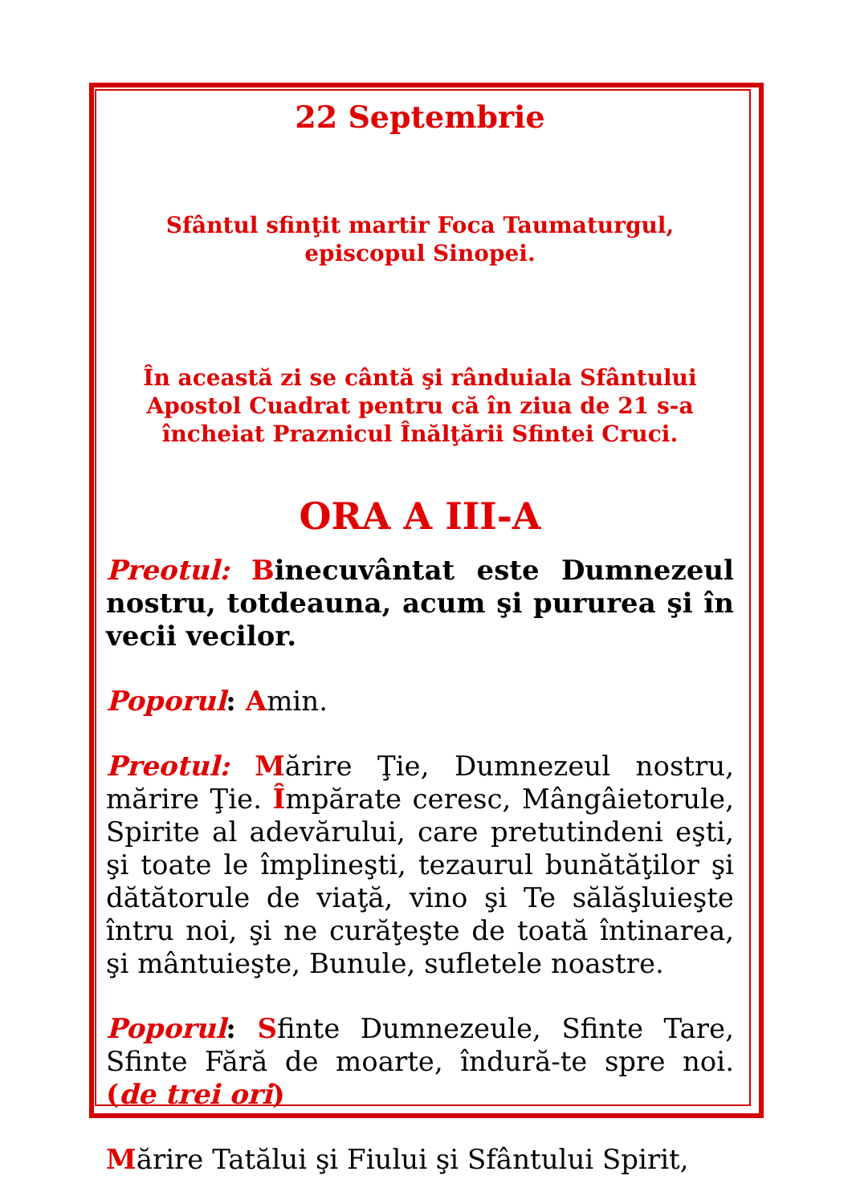22 Septembrie
Sfântul sfinţit martir Foca Taumaturgul, episcopul Sinopei.
În această zi se cântă şi rânduiala Sfântului Apostol Cuadrat pentru că în ziua de 21 s-a încheiat Praznicul Înălţării Sfintei Cruci.
ORA A III-A
Preotul: Binecuvântat este Dumnezeul nostru, totdeauna, acum şi pururea şi în vecii vecilor.
Poporul: Amin.
Preotul: Mărire Ţie, Dumnezeul nostru, mărire Ţie. Împărate ceresc, Mângâietorule, Spirite al adevărului, care pretutindeni eşti, şi toate le împlineşti, tezaurul bunătăţilor şi dătătorule de viaţă, vino şi Te sălăşluieşte întru noi, şi ne curăţeşte de toată întinarea, şi mântuieşte, Bunule, sufletele noastre.
Poporul: Sfinte Dumnezeule, Sfinte Tare, Sfinte Fără de moarte, îndură-te spre noi. (de trei ori)
Mărire Tatălui şi Fiului şi Sfântului Spirit,